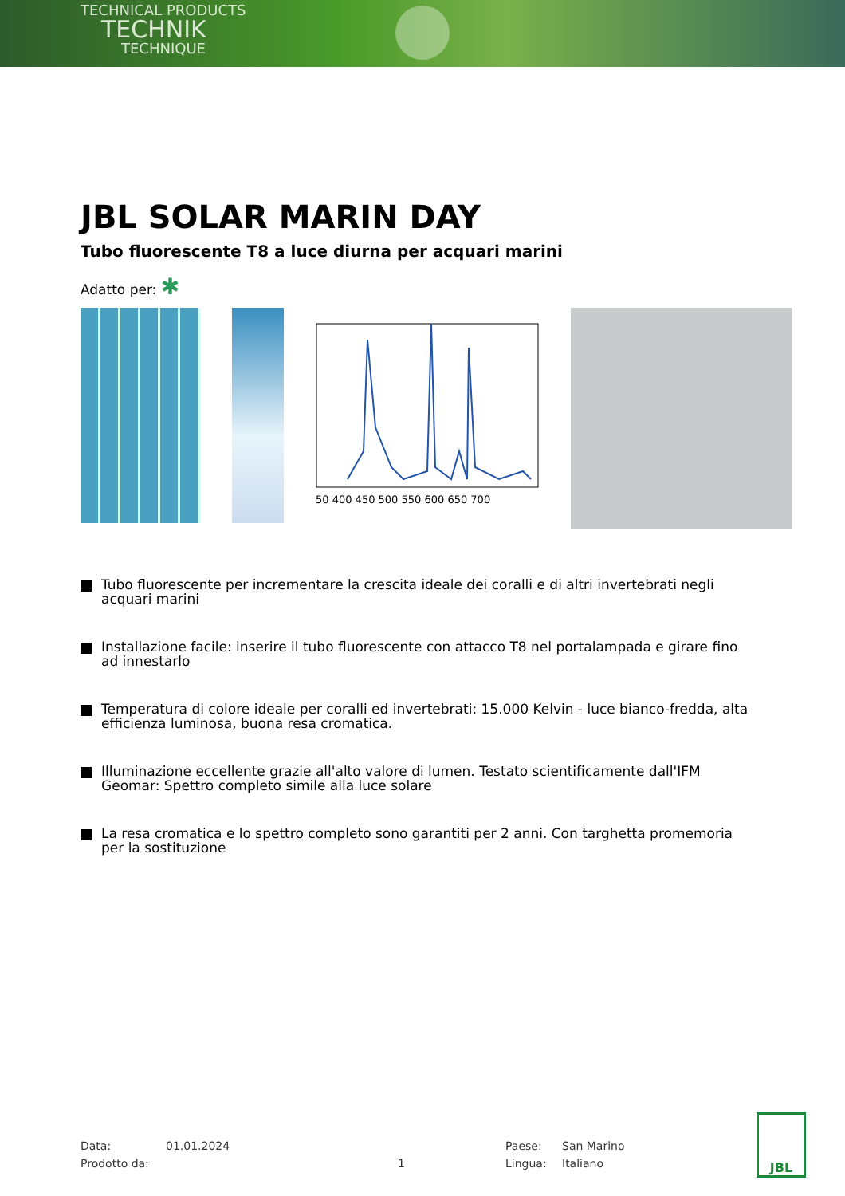TECHNICAL PRODUCTS
TECHNIK
TECHNIQUE
JBL SOLAR MARIN DAY
Tubo fluorescente T8 a luce diurna per acquari marini
Adatto per: ✱
50 400 450 500 550 600 650 700
Tubo fluorescente per incrementare la crescita ideale dei coralli e di altri invertebrati negli acquari marini
Installazione facile: inserire il tubo fluorescente con attacco T8 nel portalampada e girare fino ad innestarlo
Temperatura di colore ideale per coralli ed invertebrati: 15.000 Kelvin - luce bianco-fredda, alta efficienza luminosa, buona resa cromatica.
Illuminazione eccellente grazie all'alto valore di lumen. Testato scientificamente dall'IFM Geomar: Spettro completo simile alla luce solare
La resa cromatica e lo spettro completo sono garantiti per 2 anni. Con targhetta promemoria per la sostituzione
Data:
01.01.2024
Paese:
San Marino
Prodotto da:
1
Lingua:
Italiano
JBL